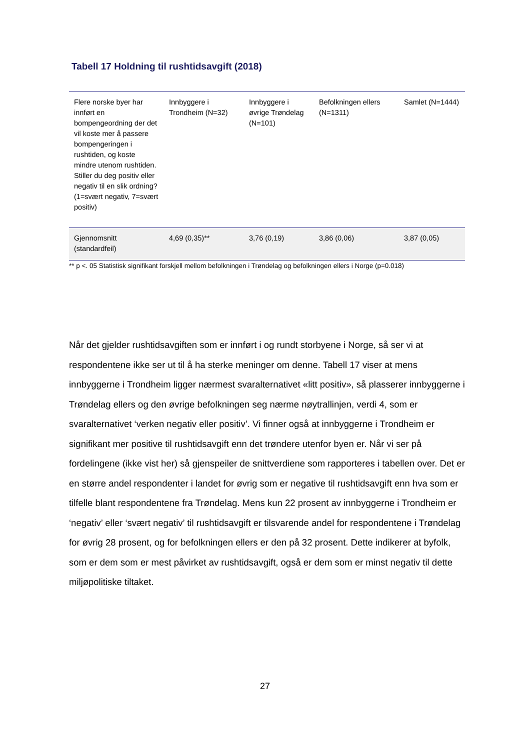Tabell 17 Holdning til rushtidsavgift (2018)
| Flere norske byer har innført en bompengeordning der det vil koste mer å passere bompengeringen i rushtiden, og koste mindre utenom rushtiden. Stiller du deg positiv eller negativ til en slik ordning? (1=svært negativ, 7=svært positiv) | Innbyggere i Trondheim (N=32) | Innbyggere i øvrige Trøndelag (N=101) | Befolkningen ellers (N=1311) | Samlet (N=1444) |
| --- | --- | --- | --- | --- |
| Gjennomsnitt (standardfeil) | 4,69 (0,35)** | 3,76 (0,19) | 3,86 (0,06) | 3,87 (0,05) |
** p <. 05 Statistisk signifikant forskjell mellom befolkningen i Trøndelag og befolkningen ellers i Norge (p=0.018)
Når det gjelder rushtidsavgiften som er innført i og rundt storbyene i Norge, så ser vi at respondentene ikke ser ut til å ha sterke meninger om denne. Tabell 17 viser at mens innbyggerne i Trondheim ligger nærmest svaralternativet «litt positiv», så plasserer innbyggerne i Trøndelag ellers og den øvrige befolkningen seg nærme nøytrallinjen, verdi 4, som er svaralternativet ‘verken negativ eller positiv’. Vi finner også at innbyggerne i Trondheim er signifikant mer positive til rushtidsavgift enn det trøndere utenfor byen er. Når vi ser på fordelingene (ikke vist her) så gjenspeiler de snittverdiene som rapporteres i tabellen over. Det er en større andel respondenter i landet for øvrig som er negative til rushtidsavgift enn hva som er tilfelle blant respondentene fra Trøndelag. Mens kun 22 prosent av innbyggerne i Trondheim er ‘negativ’ eller ‘svært negativ’ til rushtidsavgift er tilsvarende andel for respondentene i Trøndelag for øvrig 28 prosent, og for befolkningen ellers er den på 32 prosent. Dette indikerer at byfolk, som er dem som er mest påvirket av rushtidsavgift, også er dem som er minst negativ til dette miljøpolitiske tiltaket.
27